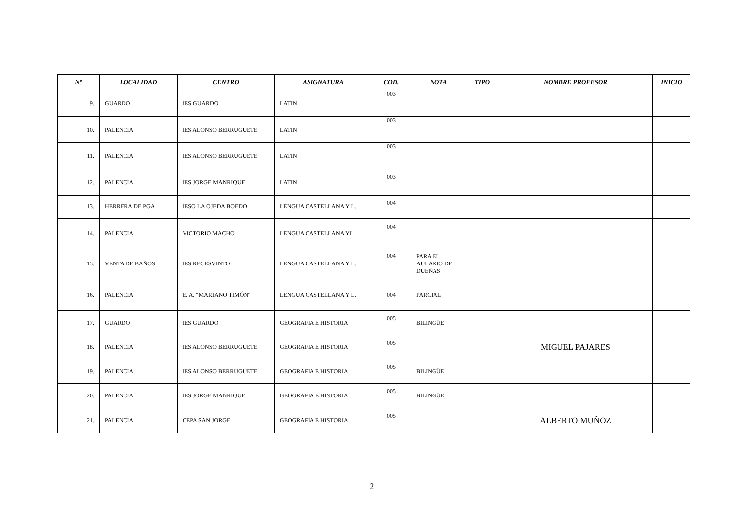| Nº | LOCALIDAD | CENTRO | ASIGNATURA | COD. | NOTA | TIPO | NOMBRE PROFESOR | INICIO |
| --- | --- | --- | --- | --- | --- | --- | --- | --- |
| 9. | GUARDO | IES GUARDO | LATIN | 003 | | | | |
| 10. | PALENCIA | IES ALONSO BERRUGUETE | LATIN | 003 | | | | |
| 11. | PALENCIA | IES ALONSO BERRUGUETE | LATIN | 003 | | | | |
| 12. | PALENCIA | IES JORGE MANRIQUE | LATIN | 003 | | | | |
| 13. | HERRERA DE PGA | IESO LA OJEDA BOEDO | LENGUA CASTELLANA Y L. | 004 | | | | |
| 14. | PALENCIA | VICTORIO MACHO | LENGUA CASTELLANA YL. | 004 | | | | |
| 15. | VENTA DE BAÑOS | IES RECESVINTO | LENGUA CASTELLANA Y L. | 004 | PARA EL AULARIO DE DUEÑAS | | | |
| 16. | PALENCIA | E. A. “MARIANO TIMÓN” | LENGUA CASTELLANA Y L. | 004 | PARCIAL | | | |
| 17. | GUARDO | IES GUARDO | GEOGRAFIA E HISTORIA | 005 | BILINGÜE | | | |
| 18. | PALENCIA | IES ALONSO BERRUGUETE | GEOGRAFIA E HISTORIA | 005 | | | MIGUEL PAJARES | |
| 19. | PALENCIA | IES ALONSO BERRUGUETE | GEOGRAFIA E HISTORIA | 005 | BILINGÜE | | | |
| 20. | PALENCIA | IES JORGE MANRIQUE | GEOGRAFIA E HISTORIA | 005 | BILINGÜE | | | |
| 21. | PALENCIA | CEPA SAN JORGE | GEOGRAFIA E HISTORIA | 005 | | | ALBERTO MUÑOZ | |
2